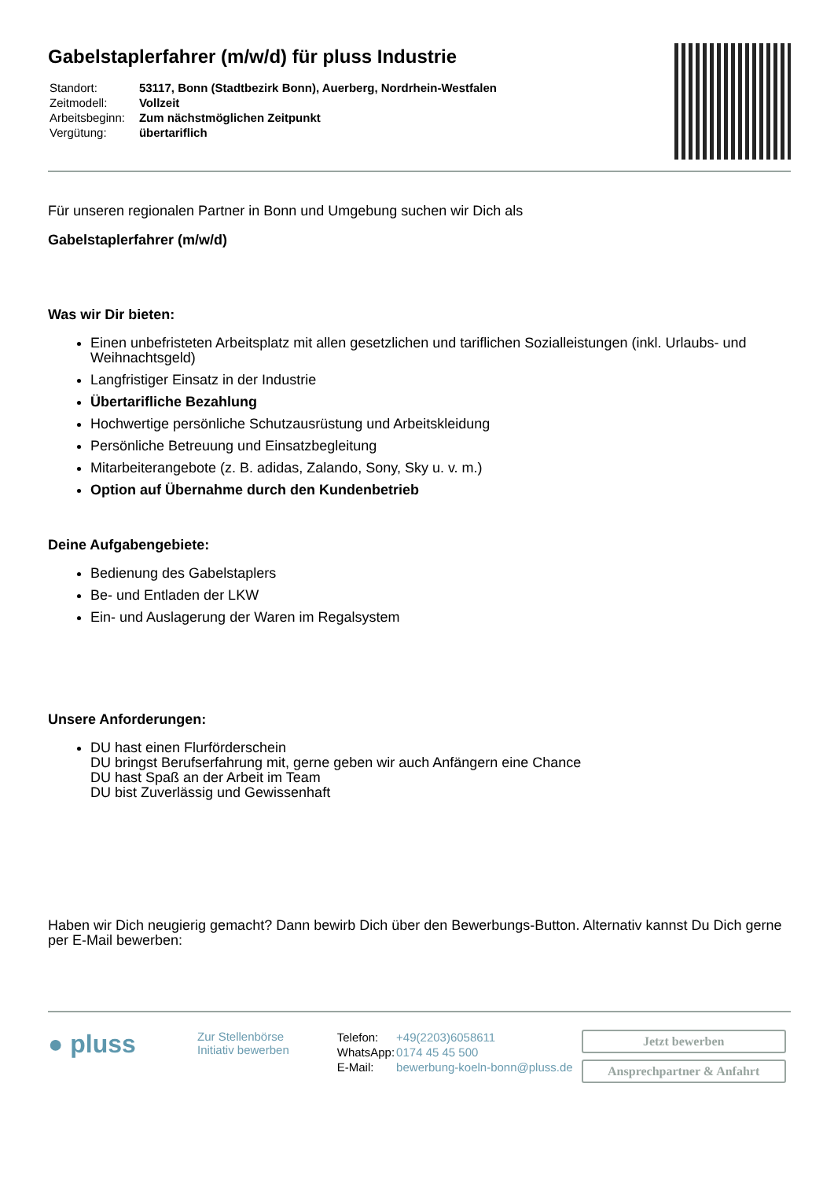Gabelstaplerfahrer (m/w/d) für pluss Industrie
| Standort: | 53117, Bonn (Stadtbezirk Bonn), Auerberg, Nordrhein-Westfalen |
| Zeitmodell: | Vollzeit |
| Arbeitsbeginn: | Zum nächstmöglichen Zeitpunkt |
| Vergütung: | übertariflich |
Für unseren regionalen Partner in Bonn und Umgebung suchen wir Dich als
Gabelstaplerfahrer (m/w/d)
Was wir Dir bieten:
Einen unbefristeten Arbeitsplatz mit allen gesetzlichen und tariflichen Sozialleistungen (inkl. Urlaubs- und Weihnachtsgeld)
Langfristiger Einsatz in der Industrie
Übertarifliche Bezahlung
Hochwertige persönliche Schutzausrüstung und Arbeitskleidung
Persönliche Betreuung und Einsatzbegleitung
Mitarbeiterangebote (z. B. adidas, Zalando, Sony, Sky u. v. m.)
Option auf Übernahme durch den Kundenbetrieb
Deine Aufgabengebiete:
Bedienung des Gabelstaplers
Be- und Entladen der LKW
Ein- und Auslagerung der Waren im Regalsystem
Unsere Anforderungen:
DU hast einen Flurförderschein
DU bringst Berufserfahrung mit, gerne geben wir auch Anfängern eine Chance
DU hast Spaß an der Arbeit im Team
DU bist Zuverlässig und Gewissenhaft
Haben wir Dich neugierig gemacht? Dann bewirb Dich über den Bewerbungs-Button. Alternativ kannst Du Dich gerne per E-Mail bewerben:
● pluss
Zur Stellenbörse
Initiativ bewerben
| Telefon: | +49(2203)6058611 |
| WhatsApp: | 0174 45 45 500 |
| E-Mail: | bewerbung-koeln-bonn@pluss.de |
Jetzt bewerben
Ansprechpartner & Anfahrt